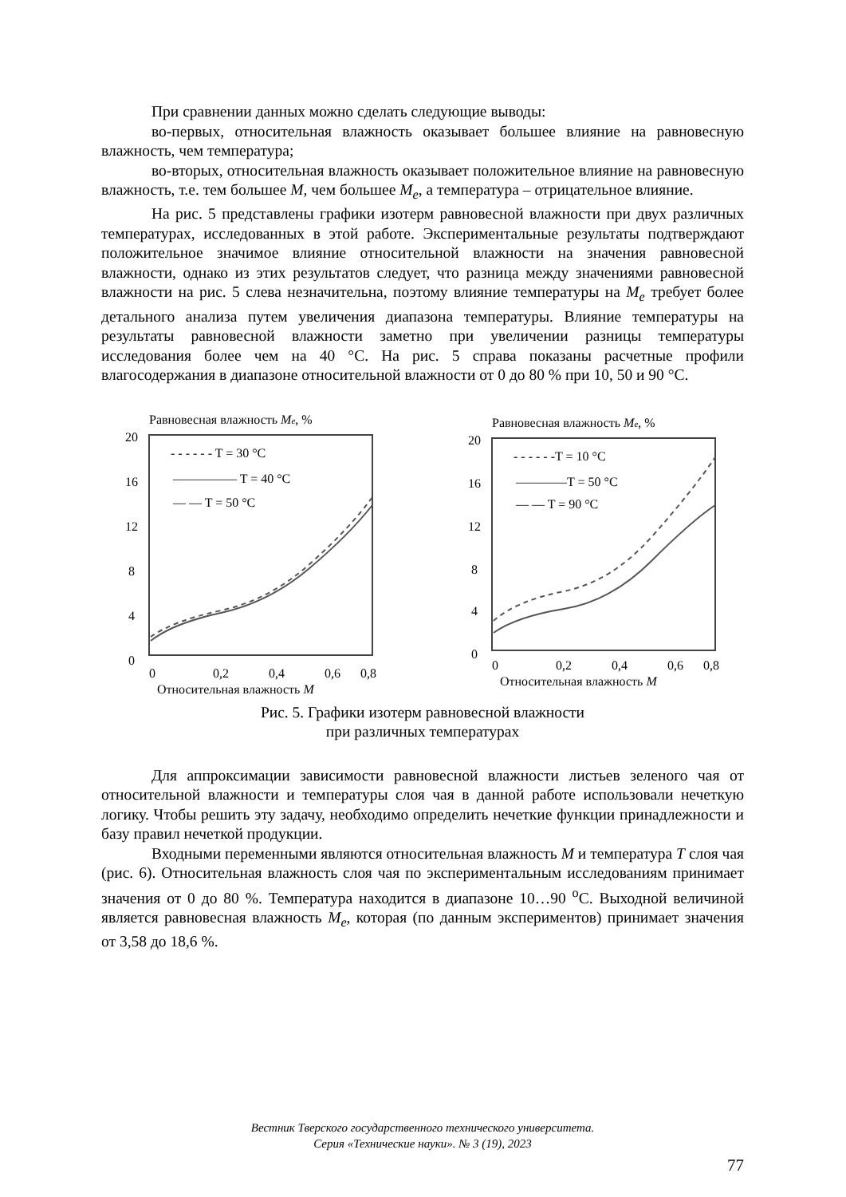При сравнении данных можно сделать следующие выводы:
во-первых, относительная влажность оказывает большее влияние на равновесную влажность, чем температура;
во-вторых, относительная влажность оказывает положительное влияние на равновесную влажность, т.е. тем большее M, чем большее M<sub>e</sub>, а температура – отрицательное влияние.
На рис. 5 представлены графики изотерм равновесной влажности при двух различных температурах, исследованных в этой работе. Экспериментальные результаты подтверждают положительное значимое влияние относительной влажности на значения равновесной влажности, однако из этих результатов следует, что разница между значениями равновесной влажности на рис. 5 слева незначительна, поэтому влияние температуры на M<sub>e</sub> требует более детального анализа путем увеличения диапазона температуры. Влияние температуры на результаты равновесной влажности заметно при увеличении разницы температуры исследования более чем на 40 °C. На рис. 5 справа показаны расчетные профили влагосодержания в диапазоне относительной влажности от 0 до 80 % при 10, 50 и 90 °C.
Равновесная влажность Me, %
20
16
12
8
4
0
- - - - - - T = 30 °C
————— T = 40 °C
— — T = 50 °C
0
0,2
0,4
0,6
0,8
Относительная влажность M
Равновесная влажность Me, %
20
16
12
8
4
0
- - - - - -T = 10 °C
————T = 50 °C
— — T = 90 °C
0
0,2
0,4
0,6
0,8
Относительная влажность M
Рис. 5. Графики изотерм равновесной влажности
при различных температурах
Для аппроксимации зависимости равновесной влажности листьев зеленого чая от относительной влажности и температуры слоя чая в данной работе использовали нечеткую логику. Чтобы решить эту задачу, необходимо определить нечеткие функции принадлежности и базу правил нечеткой продукции.
Входными переменными являются относительная влажность M и температура T слоя чая (рис. 6). Относительная влажность слоя чая по экспериментальным исследованиям принимает значения от 0 до 80 %. Температура находится в диапазоне 10…90 <sup>о</sup>С. Выходной величиной является равновесная влажность M<sub>e</sub>, которая (по данным экспериментов) принимает значения от 3,58 до 18,6 %.
Вестник Тверского государственного технического университета.
Серия «Технические науки». № 3 (19), 2023
77